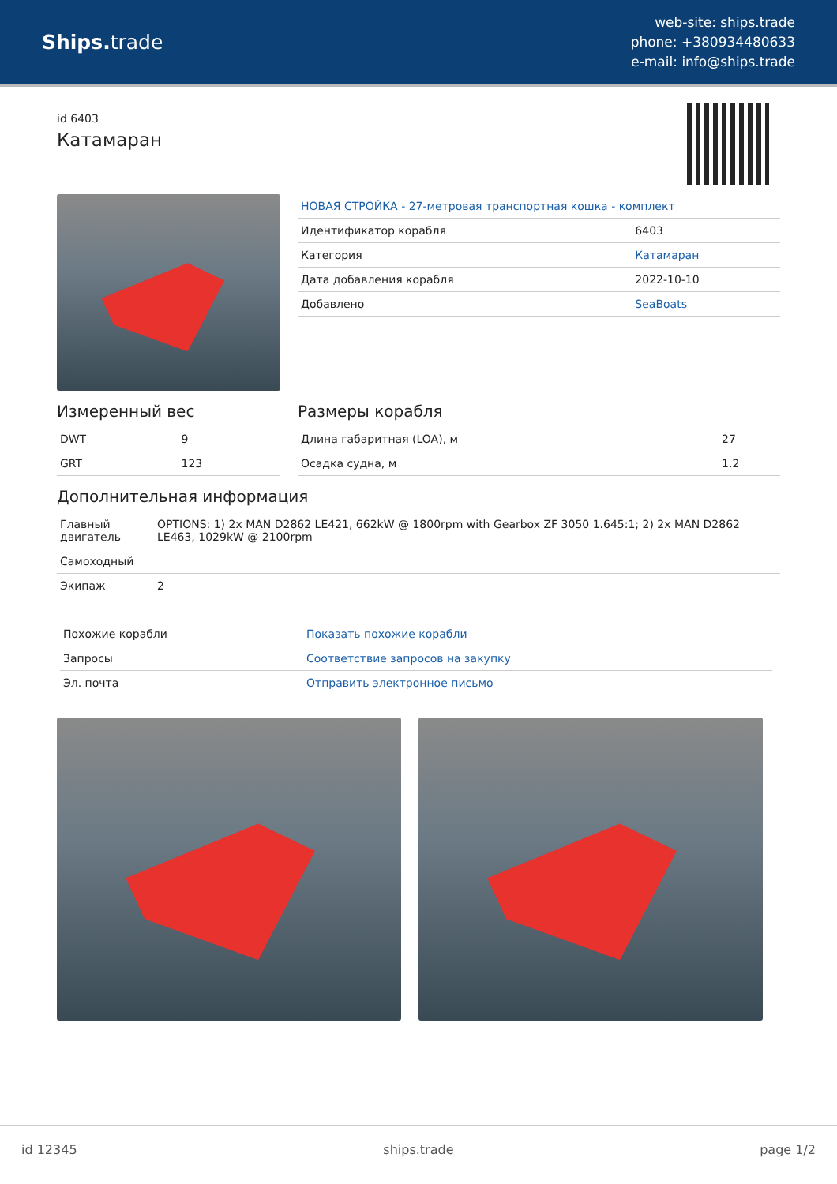Ships. trade
web-site: ships.trade
phone: +380934480633
e-mail: info@ships.trade
id 6403
Катамаран
| НОВАЯ СТРОЙКА - 27-метровая транспортная кошка - комплект | |
| Идентификатор корабля | 6403 |
| Категория | Катамаран |
| Дата добавления корабля | 2022-10-10 |
| Добавлено | SeaBoats |
Измеренный вес
| DWT | 9 |
| GRT | 123 |
Размеры корабля
| Длина габаритная (LOA), м | 27 |
| Осадка судна, м | 1.2 |
Дополнительная информация
| Главный двигатель | OPTIONS: 1) 2x MAN D2862 LE421, 662kW @ 1800rpm with Gearbox ZF 3050 1.645:1; 2) 2x MAN D2862 LE463, 1029kW @ 2100rpm |
| Самоходный | |
| Экипаж | 2 |
| Похожие корабли | Показать похожие корабли |
| Запросы | Соответствие запросов на закупку |
| Эл. почта | Отправить электронное письмо |
id 12345 ships.trade page 1/2